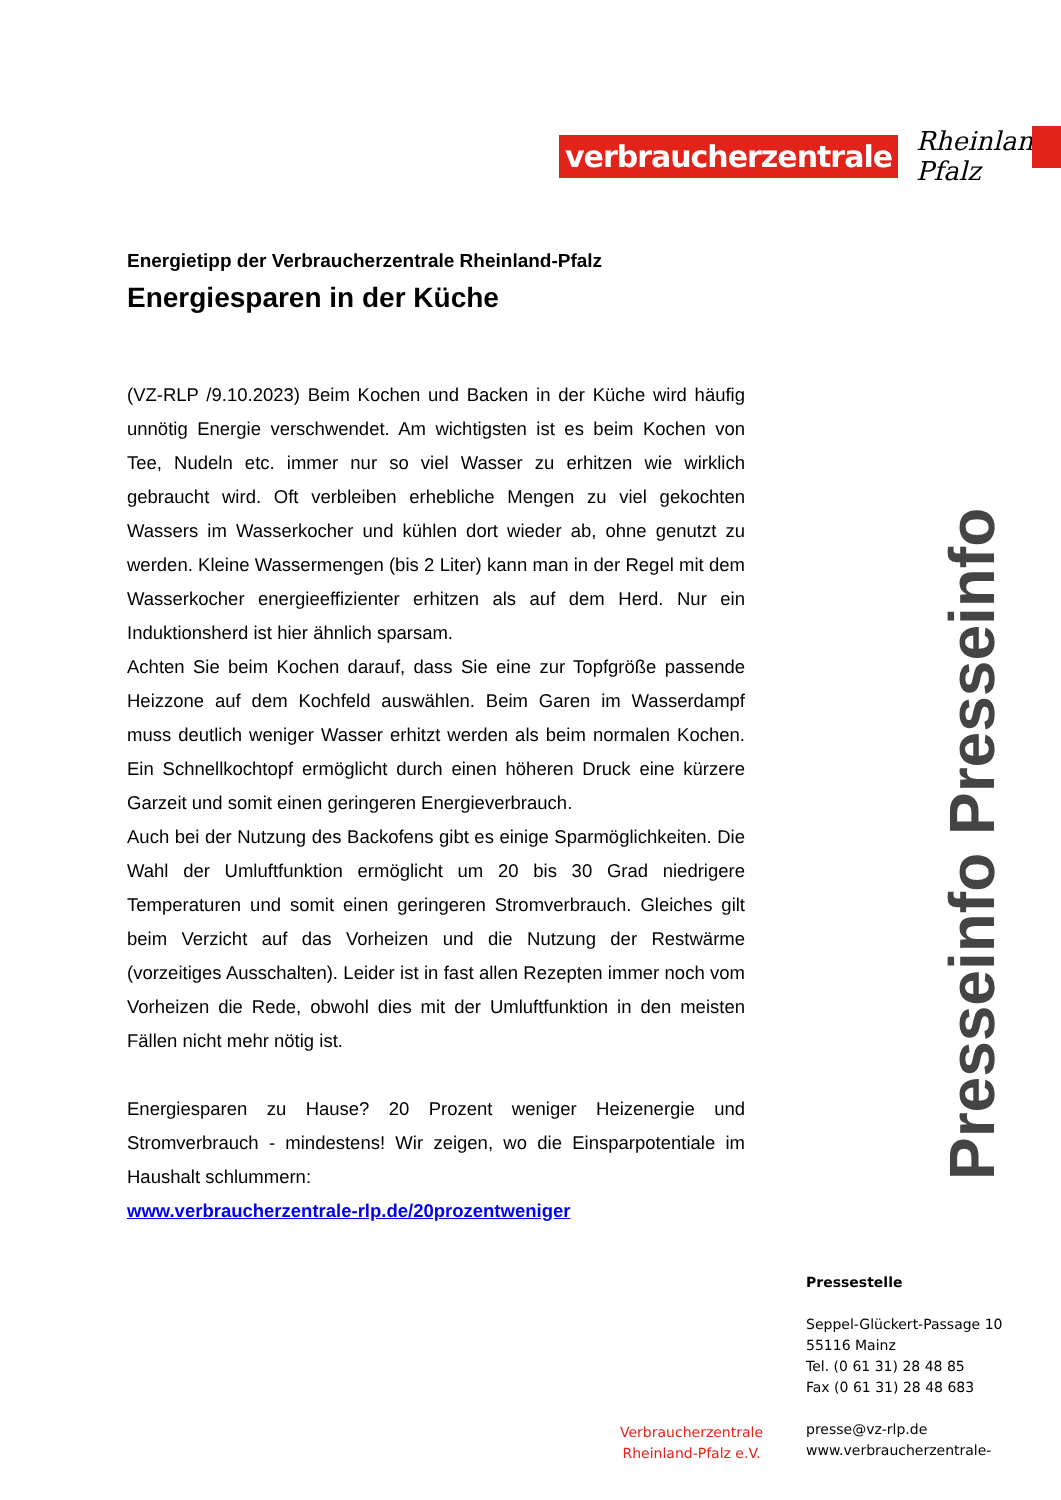verbraucherzentrale Rheinland-Pfalz
Energietipp der Verbraucherzentrale Rheinland-Pfalz
Energiesparen in der Küche
(VZ-RLP /9.10.2023) Beim Kochen und Backen in der Küche wird häufig unnötig Energie verschwendet. Am wichtigsten ist es beim Kochen von Tee, Nudeln etc. immer nur so viel Wasser zu erhitzen wie wirklich gebraucht wird. Oft verbleiben erhebliche Mengen zu viel gekochten Wassers im Wasserkocher und kühlen dort wieder ab, ohne genutzt zu werden. Kleine Wassermengen (bis 2 Liter) kann man in der Regel mit dem Wasserkocher energieeffizienter erhitzen als auf dem Herd. Nur ein Induktionsherd ist hier ähnlich sparsam.
Achten Sie beim Kochen darauf, dass Sie eine zur Topfgröße passende Heizzone auf dem Kochfeld auswählen. Beim Garen im Wasserdampf muss deutlich weniger Wasser erhitzt werden als beim normalen Kochen. Ein Schnellkochtopf ermöglicht durch einen höheren Druck eine kürzere Garzeit und somit einen geringeren Energieverbrauch.
Auch bei der Nutzung des Backofens gibt es einige Sparmöglichkeiten. Die Wahl der Umluftfunktion ermöglicht um 20 bis 30 Grad niedrigere Temperaturen und somit einen geringeren Stromverbrauch. Gleiches gilt beim Verzicht auf das Vorheizen und die Nutzung der Restwärme (vorzeitiges Ausschalten). Leider ist in fast allen Rezepten immer noch vom Vorheizen die Rede, obwohl dies mit der Umluftfunktion in den meisten Fällen nicht mehr nötig ist.
Energiesparen zu Hause? 20 Prozent weniger Heizenergie und Stromverbrauch - mindestens! Wir zeigen, wo die Einsparpotentiale im Haushalt schlummern:
www.verbraucherzentrale-rlp.de/20prozentweniger
Presseinfo Presseinfo
Pressestelle
Seppel-Glückert-Passage 10
55116 Mainz
Tel. (0 61 31) 28 48 85
Fax (0 61 31) 28 48 683
presse@vz-rlp.de
www.verbraucherzentrale-
Verbraucherzentrale
Rheinland-Pfalz e.V.